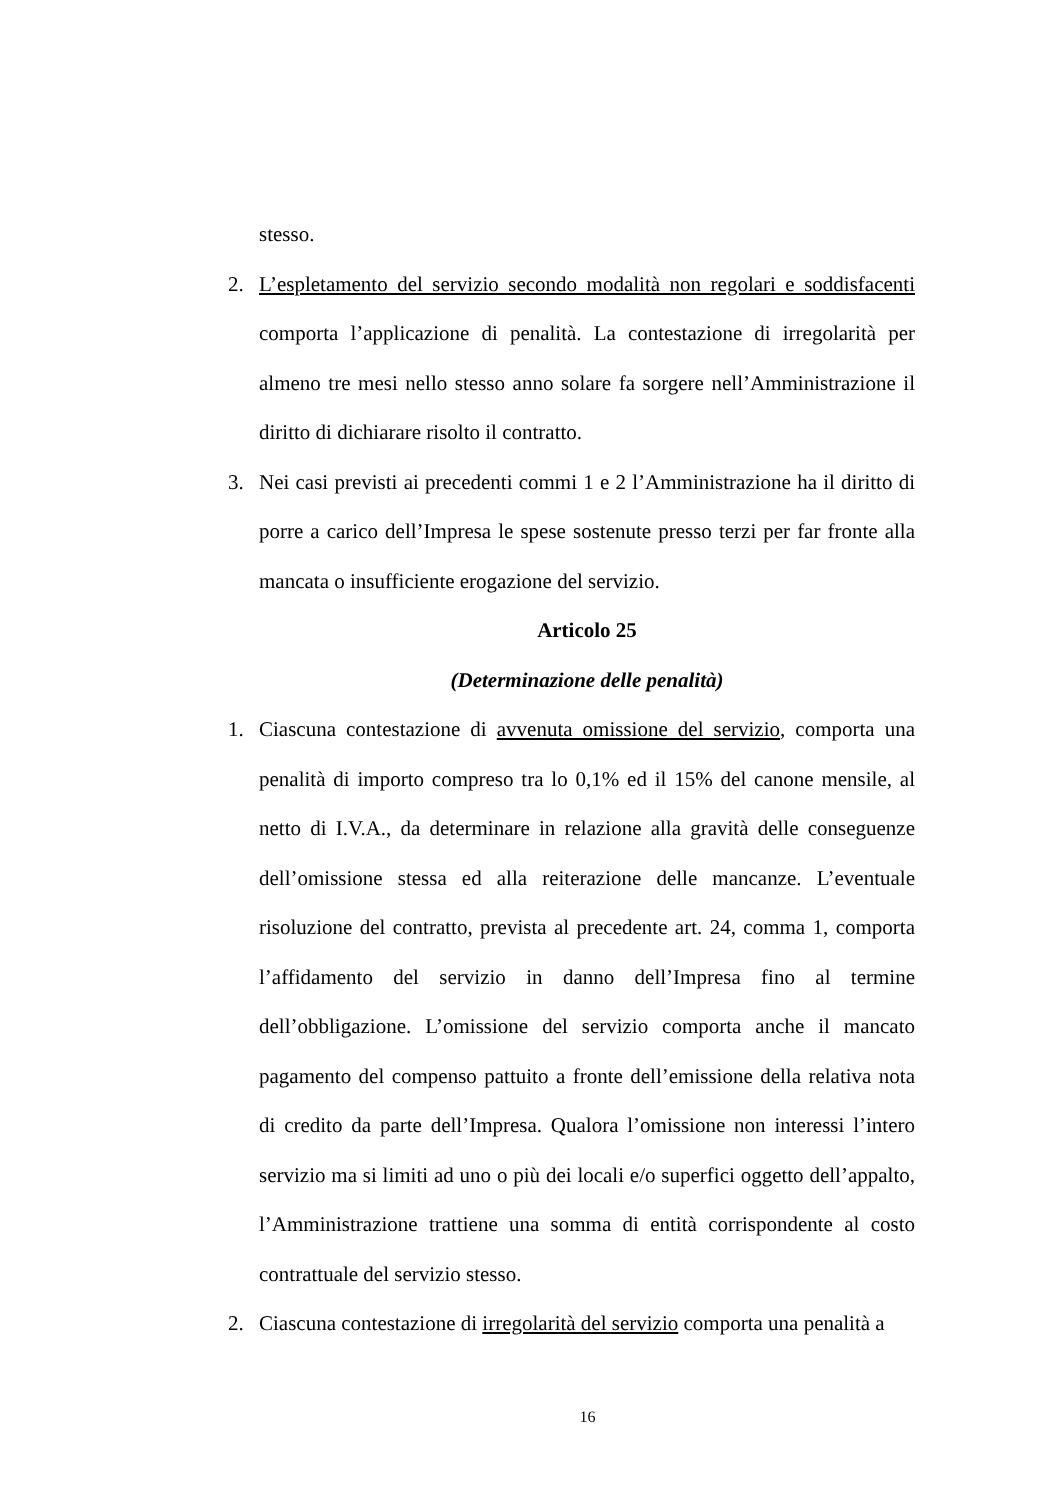stesso.
2. L’espletamento del servizio secondo modalità non regolari e soddisfacenti comporta l’applicazione di penalità. La contestazione di irregolarità per almeno tre mesi nello stesso anno solare fa sorgere nell’Amministrazione il diritto di dichiarare risolto il contratto.
3. Nei casi previsti ai precedenti commi 1 e 2 l’Amministrazione ha il diritto di porre a carico dell’Impresa le spese sostenute presso terzi per far fronte alla mancata o insufficiente erogazione del servizio.
Articolo 25
(Determinazione delle penalità)
1. Ciascuna contestazione di avvenuta omissione del servizio, comporta una penalità di importo compreso tra lo 0,1% ed il 15% del canone mensile, al netto di I.V.A., da determinare in relazione alla gravità delle conseguenze dell’omissione stessa ed alla reiterazione delle mancanze. L’eventuale risoluzione del contratto, prevista al precedente art. 24, comma 1, comporta l’affidamento del servizio in danno dell’Impresa fino al termine dell’obbligazione. L’omissione del servizio comporta anche il mancato pagamento del compenso pattuito a fronte dell’emissione della relativa nota di credito da parte dell’Impresa. Qualora l’omissione non interessi l’intero servizio ma si limiti ad uno o più dei locali e/o superfici oggetto dell’appalto, l’Amministrazione trattiene una somma di entità corrispondente al costo contrattuale del servizio stesso.
2. Ciascuna contestazione di irregolarità del servizio comporta una penalità a
16